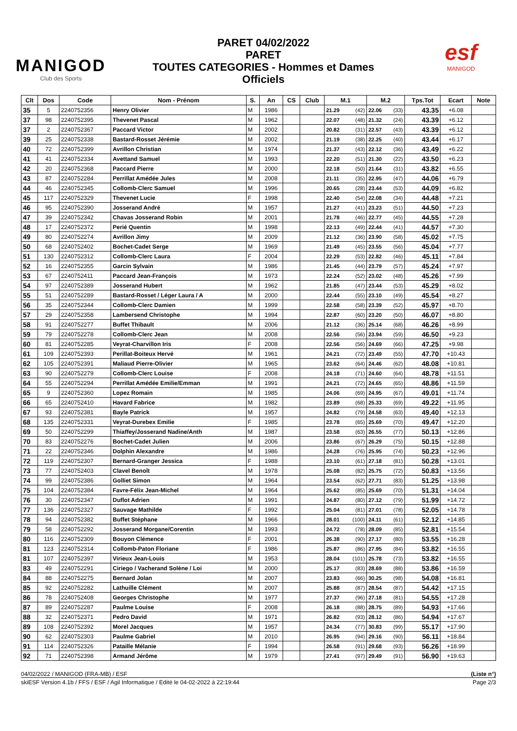MANIGOD
Club des Sports
PARET 04/02/2022
PARET
TOUTES CATEGORIES - Hommes et Dames
Officiels
esf
MANIGOD
| Clt | Dos | Code | Nom - Prénom | S. | An | CS | Club | M.1 | M.2 | Tps.Tot | Ecart | Note |
| --- | --- | --- | --- | --- | --- | --- | --- | --- | --- | --- | --- | --- |
| 35 | 5 | 2240752356 | Henry Olivier | M | 1986 | | | 21.29 (42) | 22.06 (33) | 43.35 | +6.08 | |
| 37 | 98 | 2240752395 | Thevenet Pascal | M | 1962 | | | 22.07 (48) | 21.32 (24) | 43.39 | +6.12 | |
| 37 | 2 | 2240752367 | Paccard Victor | M | 2002 | | | 20.82 (31) | 22.57 (43) | 43.39 | +6.12 | |
| 39 | 25 | 2240752338 | Bastard-Rosset Jérémie | M | 2002 | | | 21.19 (38) | 22.25 (40) | 43.44 | +6.17 | |
| 40 | 72 | 2240752399 | Avrillon Christian | M | 1974 | | | 21.37 (43) | 22.12 (36) | 43.49 | +6.22 | |
| 41 | 41 | 2240752334 | Avettand Samuel | M | 1993 | | | 22.20 (51) | 21.30 (22) | 43.50 | +6.23 | |
| 42 | 20 | 2240752368 | Paccard Pierre | M | 2000 | | | 22.18 (50) | 21.64 (31) | 43.82 | +6.55 | |
| 43 | 87 | 2240752284 | Perrillat Amédée Jules | M | 2008 | | | 21.11 (35) | 22.95 (47) | 44.06 | +6.79 | |
| 44 | 46 | 2240752345 | Collomb-Clerc Samuel | M | 1996 | | | 20.65 (28) | 23.44 (53) | 44.09 | +6.82 | |
| 45 | 117 | 2240752329 | Thevenet Lucie | F | 1998 | | | 22.40 (54) | 22.08 (34) | 44.48 | +7.21 | |
| 46 | 95 | 2240752390 | Josserand André | M | 1957 | | | 21.27 (41) | 23.23 (51) | 44.50 | +7.23 | |
| 47 | 39 | 2240752342 | Chavas Josserand Robin | M | 2001 | | | 21.78 (46) | 22.77 (45) | 44.55 | +7.28 | |
| 48 | 17 | 2240752372 | Perié Quentin | M | 1998 | | | 22.13 (49) | 22.44 (41) | 44.57 | +7.30 | |
| 49 | 80 | 2240752274 | Avrillon Jimy | M | 2009 | | | 21.12 (36) | 23.90 (58) | 45.02 | +7.75 | |
| 50 | 68 | 2240752402 | Bochet-Cadet Serge | M | 1969 | | | 21.49 (45) | 23.55 (56) | 45.04 | +7.77 | |
| 51 | 130 | 2240752312 | Collomb-Clerc Laura | F | 2004 | | | 22.29 (53) | 22.82 (46) | 45.11 | +7.84 | |
| 52 | 16 | 2240752355 | Garcin Sylvain | M | 1986 | | | 21.45 (44) | 23.79 (57) | 45.24 | +7.97 | |
| 53 | 67 | 2240752411 | Paccard Jean-François | M | 1973 | | | 22.24 (52) | 23.02 (48) | 45.26 | +7.99 | |
| 54 | 97 | 2240752389 | Josserand Hubert | M | 1962 | | | 21.85 (47) | 23.44 (53) | 45.29 | +8.02 | |
| 55 | 51 | 2240752289 | Bastard-Rosset / Léger Laura / A | M | 2000 | | | 22.44 (55) | 23.10 (49) | 45.54 | +8.27 | |
| 56 | 35 | 2240752344 | Collomb-Clerc Damien | M | 1999 | | | 22.58 (58) | 23.39 (52) | 45.97 | +8.70 | |
| 57 | 29 | 2240752358 | Lambersend Christophe | M | 1994 | | | 22.87 (60) | 23.20 (50) | 46.07 | +8.80 | |
| 58 | 91 | 2240752277 | Buffet Thibault | M | 2006 | | | 21.12 (36) | 25.14 (68) | 46.26 | +8.99 | |
| 59 | 79 | 2240752278 | Collomb-Clerc Jean | M | 2008 | | | 22.56 (56) | 23.94 (59) | 46.50 | +9.23 | |
| 60 | 81 | 2240752285 | Veyrat-Charvillon Iris | F | 2008 | | | 22.56 (56) | 24.69 (66) | 47.25 | +9.98 | |
| 61 | 109 | 2240752393 | Perillat-Boiteux Hervé | M | 1961 | | | 24.21 (72) | 23.49 (55) | 47.70 | +10.43 | |
| 62 | 105 | 2240752391 | Maliaud Pierre-Olivier | M | 1965 | | | 23.62 (64) | 24.46 (62) | 48.08 | +10.81 | |
| 63 | 90 | 2240752279 | Collomb-Clerc Louise | F | 2008 | | | 24.18 (71) | 24.60 (64) | 48.78 | +11.51 | |
| 64 | 55 | 2240752294 | Perrillat Amédée Emilie/Emman | M | 1991 | | | 24.21 (72) | 24.65 (65) | 48.86 | +11.59 | |
| 65 | 9 | 2240752360 | Lopez Romain | M | 1985 | | | 24.06 (69) | 24.95 (67) | 49.01 | +11.74 | |
| 66 | 65 | 2240752410 | Havard Fabrice | M | 1982 | | | 23.89 (68) | 25.33 (69) | 49.22 | +11.95 | |
| 67 | 93 | 2240752381 | Bayle Patrick | M | 1957 | | | 24.82 (79) | 24.58 (63) | 49.40 | +12.13 | |
| 68 | 135 | 2240752331 | Veyrat-Durebex Emilie | F | 1985 | | | 23.78 (65) | 25.69 (70) | 49.47 | +12.20 | |
| 69 | 50 | 2240752299 | Thiaffey/Josserand Nadine/Anth | M | 1987 | | | 23.58 (63) | 26.55 (77) | 50.13 | +12.86 | |
| 70 | 83 | 2240752276 | Bochet-Cadet Julien | M | 2006 | | | 23.86 (67) | 26.29 (75) | 50.15 | +12.88 | |
| 71 | 22 | 2240752346 | Dolphin Alexandre | M | 1986 | | | 24.28 (76) | 25.95 (74) | 50.23 | +12.96 | |
| 72 | 119 | 2240752307 | Bernard-Granger Jessica | F | 1988 | | | 23.10 (61) | 27.18 (81) | 50.28 | +13.01 | |
| 73 | 77 | 2240752403 | Clavel Benoît | M | 1978 | | | 25.08 (82) | 25.75 (72) | 50.83 | +13.56 | |
| 74 | 99 | 2240752386 | Golliet Simon | M | 1964 | | | 23.54 (62) | 27.71 (83) | 51.25 | +13.98 | |
| 75 | 104 | 2240752384 | Favre-Félix Jean-Michel | M | 1964 | | | 25.62 (85) | 25.69 (70) | 51.31 | +14.04 | |
| 76 | 30 | 2240752347 | Duflot Adrien | M | 1991 | | | 24.87 (80) | 27.12 (79) | 51.99 | +14.72 | |
| 77 | 136 | 2240752327 | Sauvage Mathilde | F | 1992 | | | 25.04 (81) | 27.01 (78) | 52.05 | +14.78 | |
| 78 | 94 | 2240752382 | Buffet Stéphane | M | 1966 | | | 28.01 (100) | 24.11 (61) | 52.12 | +14.85 | |
| 79 | 58 | 2240752292 | Josserand Morgane/Corentin | M | 1993 | | | 24.72 (78) | 28.09 (85) | 52.81 | +15.54 | |
| 80 | 116 | 2240752309 | Bouyon Clémence | F | 2001 | | | 26.38 (90) | 27.17 (80) | 53.55 | +16.28 | |
| 81 | 123 | 2240752314 | Collomb-Paton Floriane | F | 1986 | | | 25.87 (86) | 27.95 (84) | 53.82 | +16.55 | |
| 81 | 107 | 2240752397 | Virieux Jean-Louis | M | 1953 | | | 28.04 (101) | 25.78 (73) | 53.82 | +16.55 | |
| 83 | 49 | 2240752291 | Ciriego / Vacherand Solène / Loi | M | 2000 | | | 25.17 (83) | 28.69 (88) | 53.86 | +16.59 | |
| 84 | 88 | 2240752275 | Bernard Jolan | M | 2007 | | | 23.83 (66) | 30.25 (98) | 54.08 | +16.81 | |
| 85 | 92 | 2240752282 | Lathuille Clément | M | 2007 | | | 25.88 (87) | 28.54 (87) | 54.42 | +17.15 | |
| 86 | 78 | 2240752408 | Georges Christophe | M | 1977 | | | 27.37 (96) | 27.18 (81) | 54.55 | +17.28 | |
| 87 | 89 | 2240752287 | Paulme Louise | F | 2008 | | | 26.18 (88) | 28.75 (89) | 54.93 | +17.66 | |
| 88 | 32 | 2240752371 | Pedro David | M | 1971 | | | 26.82 (93) | 28.12 (86) | 54.94 | +17.67 | |
| 89 | 108 | 2240752392 | Morel Jacques | M | 1957 | | | 24.34 (77) | 30.83 (99) | 55.17 | +17.90 | |
| 90 | 62 | 2240752303 | Paulme Gabriel | M | 2010 | | | 26.95 (94) | 29.16 (90) | 56.11 | +18.84 | |
| 91 | 114 | 2240752326 | Pataille Mélanie | F | 1994 | | | 26.58 (91) | 29.68 (93) | 56.26 | +18.99 | |
| 92 | 71 | 2240752398 | Armand Jérôme | M | 1979 | | | 27.41 (97) | 29.49 (91) | 56.90 | +19.63 | |
04/02/2022 / MANIGOD (FRA-MB) / ESF (Liste n°)
skiESF Version 4.1b / FFS / ESF / Agil Informatique / Edité le 04-02-2022 à 22:19:44 Page 2/3